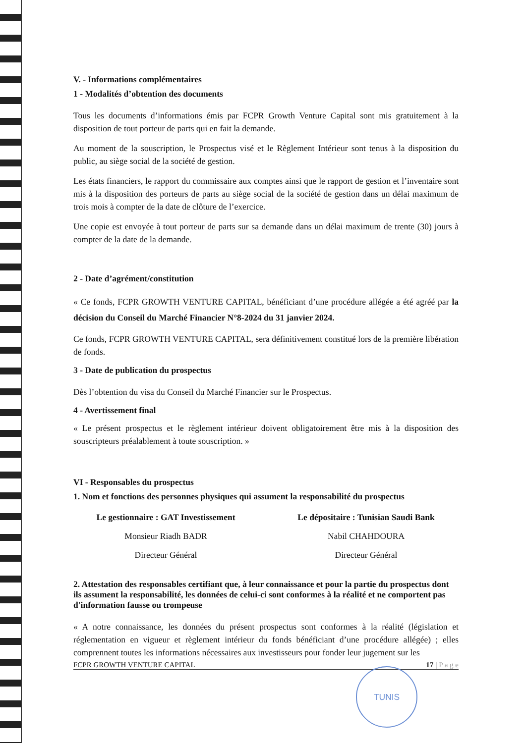V. - Informations complémentaires
1 - Modalités d’obtention des documents
Tous les documents d’informations émis par FCPR Growth Venture Capital sont mis gratuitement à la disposition de tout porteur de parts qui en fait la demande.
Au moment de la souscription, le Prospectus visé et le Règlement Intérieur sont tenus à la disposition du public, au siège social de la société de gestion.
Les états financiers, le rapport du commissaire aux comptes ainsi que le rapport de gestion et l’inventaire sont mis à la disposition des porteurs de parts au siège social de la société de gestion dans un délai maximum de trois mois à compter de la date de clôture de l’exercice.
Une copie est envoyée à tout porteur de parts sur sa demande dans un délai maximum de trente (30) jours à compter de la date de la demande.
2 - Date d’agrément/constitution
« Ce fonds, FCPR GROWTH VENTURE CAPITAL, bénéficiant d’une procédure allégée a été agréé par la décision du Conseil du Marché Financier N°8-2024 du 31 janvier 2024.
Ce fonds, FCPR GROWTH VENTURE CAPITAL, sera définitivement constitué lors de la première libération de fonds.
3 - Date de publication du prospectus
Dès l’obtention du visa du Conseil du Marché Financier sur le Prospectus.
4 - Avertissement final
« Le présent prospectus et le règlement intérieur doivent obligatoirement être mis à la disposition des souscripteurs préalablement à toute souscription. »
VI - Responsables du prospectus
1. Nom et fonctions des personnes physiques qui assument la responsabilité du prospectus
Le gestionnaire : GAT Investissement
Monsieur Riadh BADR
Directeur Général
Le dépositaire : Tunisian Saudi Bank
Nabil CHAHDOURA
Directeur Général
2. Attestation des responsables certifiant que, à leur connaissance et pour la partie du prospectus dont ils assument la responsabilité, les données de celui-ci sont conformes à la réalité et ne comportent pas d'information fausse ou trompeuse
« A notre connaissance, les données du présent prospectus sont conformes à la réalité (législation et réglementation en vigueur et règlement intérieur du fonds bénéficiant d’une procédure allégée) ; elles comprennent toutes les informations nécessaires aux investisseurs pour fonder leur jugement sur les
FCPR GROWTH VENTURE CAPITAL 17 | P a g e
TUNIS